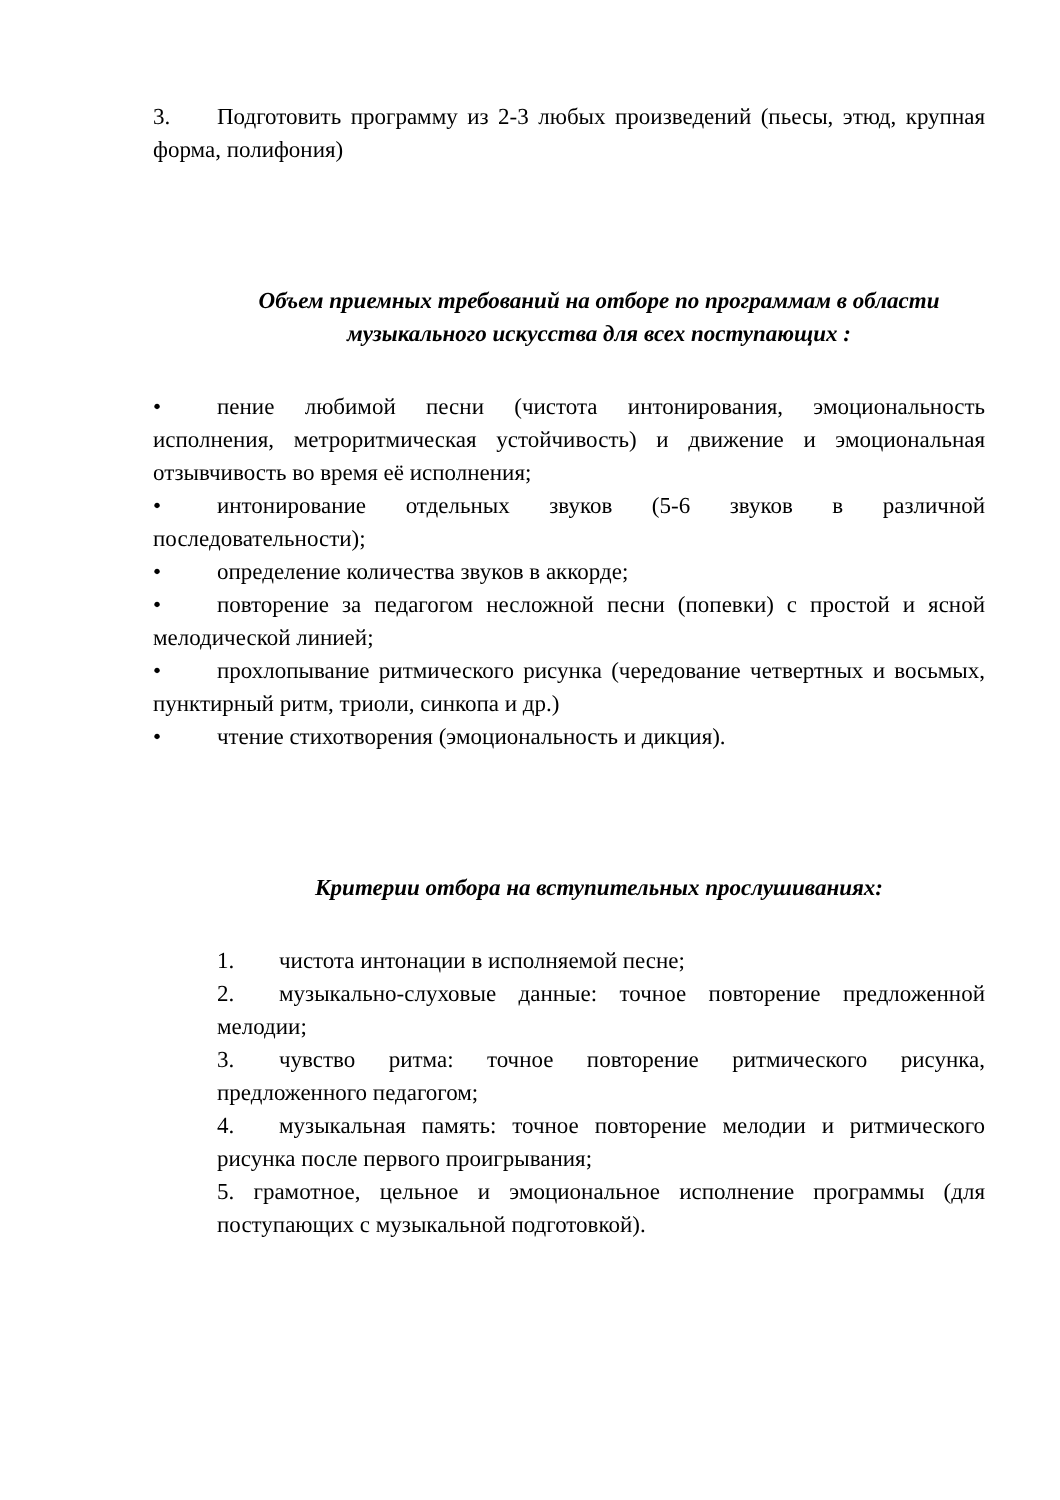3. Подготовить программу из 2-3 любых произведений (пьесы, этюд, крупная форма, полифония)
Объем приемных требований на отборе по программам в области музыкального искусства для всех поступающих :
• пение любимой песни (чистота интонирования, эмоциональность исполнения, метроритмическая устойчивость) и движение и эмоциональная отзывчивость во время её исполнения;
• интонирование отдельных звуков (5-6 звуков в различной последовательности);
• определение количества звуков в аккорде;
• повторение за педагогом несложной песни (попевки) с простой и ясной мелодической линией;
• прохлопывание ритмического рисунка (чередование четвертных и восьмых, пунктирный ритм, триоли, синкопа и др.)
• чтение стихотворения (эмоциональность и дикция).
Критерии отбора на вступительных прослушиваниях:
1. чистота интонации в исполняемой песне;
2. музыкально-слуховые данные: точное повторение предложенной мелодии;
3. чувство ритма: точное повторение ритмического рисунка, предложенного педагогом;
4. музыкальная память: точное повторение мелодии и ритмического рисунка после первого проигрывания;
5. грамотное, цельное и эмоциональное исполнение программы (для поступающих с музыкальной подготовкой).